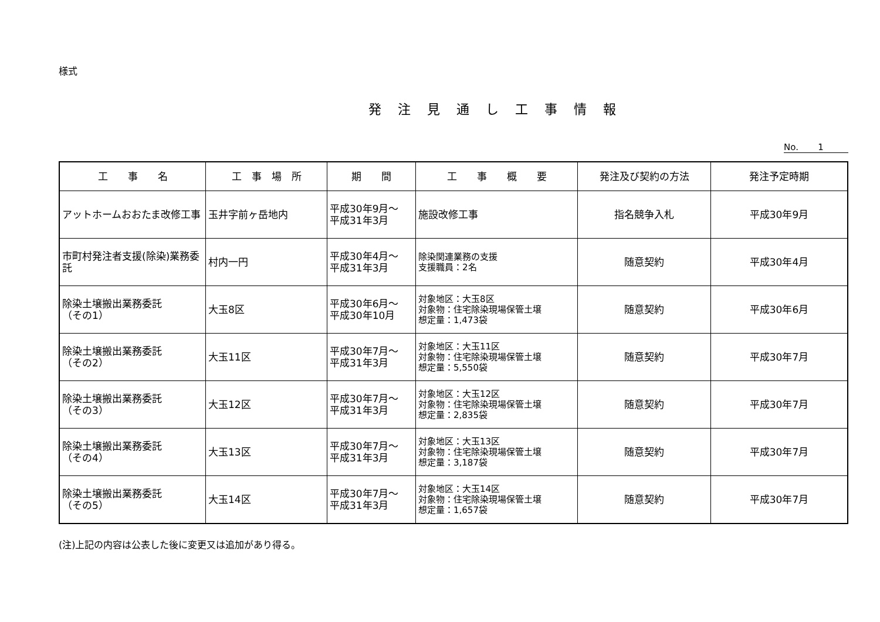様式
発注見通し工事情報
No. 1
| 工 事 名 | 工 事 場 所 | 期 間 | 工 事 概 要 | 発注及び契約の方法 | 発注予定時期 |
| --- | --- | --- | --- | --- | --- |
| アットホームおおたま改修工事 | 玉井字前ヶ岳地内 | 平成30年9月～ 平成31年3月 | 施設改修工事 | 指名競争入札 | 平成30年9月 |
| 市町村発注者支援(除染)業務委託 | 村内一円 | 平成30年4月～ 平成31年3月 | 除染関連業務の支援 支援職員：2名 | 随意契約 | 平成30年4月 |
| 除染土壌搬出業務委託 （その1） | 大玉8区 | 平成30年6月～ 平成30年10月 | 対象地区：大玉8区 対象物：住宅除染現場保管土壌 想定量：1,473袋 | 随意契約 | 平成30年6月 |
| 除染土壌搬出業務委託 （その2） | 大玉11区 | 平成30年7月～ 平成31年3月 | 対象地区：大玉11区 対象物：住宅除染現場保管土壌 想定量：5,550袋 | 随意契約 | 平成30年7月 |
| 除染土壌搬出業務委託 （その3） | 大玉12区 | 平成30年7月～ 平成31年3月 | 対象地区：大玉12区 対象物：住宅除染現場保管土壌 想定量：2,835袋 | 随意契約 | 平成30年7月 |
| 除染土壌搬出業務委託 （その4） | 大玉13区 | 平成30年7月～ 平成31年3月 | 対象地区：大玉13区 対象物：住宅除染現場保管土壌 想定量：3,187袋 | 随意契約 | 平成30年7月 |
| 除染土壌搬出業務委託 （その5） | 大玉14区 | 平成30年7月～ 平成31年3月 | 対象地区：大玉14区 対象物：住宅除染現場保管土壌 想定量：1,657袋 | 随意契約 | 平成30年7月 |
(注)上記の内容は公表した後に変更又は追加があり得る。